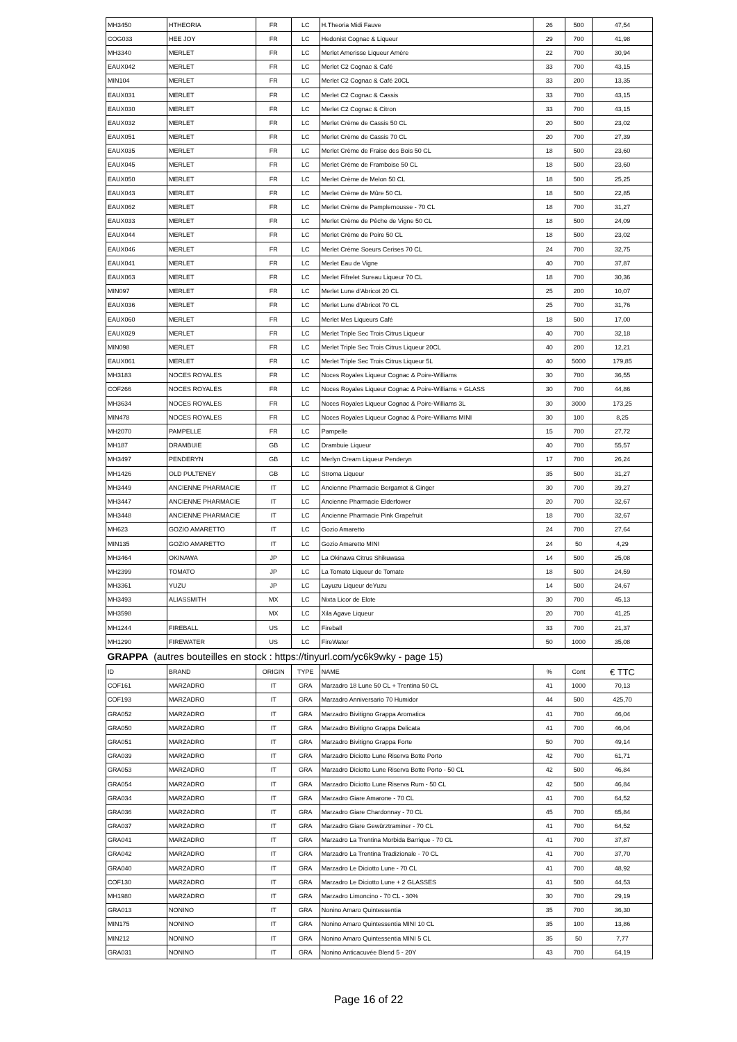| MH3450 | HTHEORIA | FR | LC | H.Theoria Midi Fauve | 26 | 500 | 47,54 |
| COG033 | HEE JOY | FR | LC | Hedonist Cognac & Liqueur | 29 | 700 | 41,98 |
| MH3340 | MERLET | FR | LC | Merlet Amerisse Liqueur Amère | 22 | 700 | 30,94 |
| EAUX042 | MERLET | FR | LC | Merlet C2 Cognac & Café | 33 | 700 | 43,15 |
| MIN104 | MERLET | FR | LC | Merlet C2 Cognac & Café 20CL | 33 | 200 | 13,35 |
| EAUX031 | MERLET | FR | LC | Merlet C2 Cognac & Cassis | 33 | 700 | 43,15 |
| EAUX030 | MERLET | FR | LC | Merlet C2 Cognac & Citron | 33 | 700 | 43,15 |
| EAUX032 | MERLET | FR | LC | Merlet Crème de Cassis 50 CL | 20 | 500 | 23,02 |
| EAUX051 | MERLET | FR | LC | Merlet Crème de Cassis 70 CL | 20 | 700 | 27,39 |
| EAUX035 | MERLET | FR | LC | Merlet Crème de Fraise des Bois 50 CL | 18 | 500 | 23,60 |
| EAUX045 | MERLET | FR | LC | Merlet Crème de Framboise 50 CL | 18 | 500 | 23,60 |
| EAUX050 | MERLET | FR | LC | Merlet Crème de Melon 50 CL | 18 | 500 | 25,25 |
| EAUX043 | MERLET | FR | LC | Merlet Crème de Mûre 50 CL | 18 | 500 | 22,85 |
| EAUX062 | MERLET | FR | LC | Merlet Crème de Pamplemousse - 70 CL | 18 | 700 | 31,27 |
| EAUX033 | MERLET | FR | LC | Merlet Crème de Pêche de Vigne 50 CL | 18 | 500 | 24,09 |
| EAUX044 | MERLET | FR | LC | Merlet Crème de Poire 50 CL | 18 | 500 | 23,02 |
| EAUX046 | MERLET | FR | LC | Merlet Crème Soeurs Cerises 70 CL | 24 | 700 | 32,75 |
| EAUX041 | MERLET | FR | LC | Merlet Eau de Vigne | 40 | 700 | 37,87 |
| EAUX063 | MERLET | FR | LC | Merlet Fifrelet Sureau Liqueur 70 CL | 18 | 700 | 30,36 |
| MIN097 | MERLET | FR | LC | Merlet Lune d'Abricot 20 CL | 25 | 200 | 10,07 |
| EAUX036 | MERLET | FR | LC | Merlet Lune d'Abricot 70 CL | 25 | 700 | 31,76 |
| EAUX060 | MERLET | FR | LC | Merlet Mes Liqueurs Café | 18 | 500 | 17,00 |
| EAUX029 | MERLET | FR | LC | Merlet Triple Sec Trois Citrus Liqueur | 40 | 700 | 32,18 |
| MIN098 | MERLET | FR | LC | Merlet Triple Sec Trois Citrus Liqueur 20CL | 40 | 200 | 12,21 |
| EAUX061 | MERLET | FR | LC | Merlet Triple Sec Trois Citrus Liqueur 5L | 40 | 5000 | 179,85 |
| MH3183 | NOCES ROYALES | FR | LC | Noces Royales Liqueur Cognac & Poire-Williams | 30 | 700 | 36,55 |
| COF266 | NOCES ROYALES | FR | LC | Noces Royales Liqueur Cognac & Poire-Williams + GLASS | 30 | 700 | 44,86 |
| MH3634 | NOCES ROYALES | FR | LC | Noces Royales Liqueur Cognac & Poire-Williams 3L | 30 | 3000 | 173,25 |
| MIN478 | NOCES ROYALES | FR | LC | Noces Royales Liqueur Cognac & Poire-Williams MINI | 30 | 100 | 8,25 |
| MH2070 | PAMPELLE | FR | LC | Pampelle | 15 | 700 | 27,72 |
| MH187 | DRAMBUIE | GB | LC | Drambuie Liqueur | 40 | 700 | 55,57 |
| MH3497 | PENDERYN | GB | LC | Merlyn Cream Liqueur Penderyn | 17 | 700 | 26,24 |
| MH1426 | OLD PULTENEY | GB | LC | Stroma Liqueur | 35 | 500 | 31,27 |
| MH3449 | ANCIENNE PHARMACIE | IT | LC | Ancienne Pharmacie Bergamot & Ginger | 30 | 700 | 39,27 |
| MH3447 | ANCIENNE PHARMACIE | IT | LC | Ancienne Pharmacie Elderfower | 20 | 700 | 32,67 |
| MH3448 | ANCIENNE PHARMACIE | IT | LC | Ancienne Pharmacie Pink Grapefruit | 18 | 700 | 32,67 |
| MH623 | GOZIO AMARETTO | IT | LC | Gozio Amaretto | 24 | 700 | 27,64 |
| MIN135 | GOZIO AMARETTO | IT | LC | Gozio Amaretto MINI | 24 | 50 | 4,29 |
| MH3464 | OKINAWA | JP | LC | La Okinawa Citrus Shikuwasa | 14 | 500 | 25,08 |
| MH2399 | TOMATO | JP | LC | La Tomato Liqueur de Tomate | 18 | 500 | 24,59 |
| MH3361 | YUZU | JP | LC | Layuzu Liqueur deYuzu | 14 | 500 | 24,67 |
| MH3493 | ALIASSMITH | MX | LC | Nixta Licor de Elote | 30 | 700 | 45,13 |
| MH3598 | | MX | LC | Xila Agave Liqueur | 20 | 700 | 41,25 |
| MH1244 | FIREBALL | US | LC | Fireball | 33 | 700 | 21,37 |
| MH1290 | FIREWATER | US | LC | FireWater | 50 | 1000 | 35,08 |
| GRAPPA (autres bouteilles en stock : https://tinyurl.com/yc6k9wky - page 15) | | | | | | | |
| ID | BRAND | ORIGIN | TYPE | NAME | % | Cont | € TTC |
| COF161 | MARZADRO | IT | GRA | Marzadro 18 Lune 50 CL + Trentina 50 CL | 41 | 1000 | 70,13 |
| COF193 | MARZADRO | IT | GRA | Marzadro Anniversario 70 Humidor | 44 | 500 | 425,70 |
| GRA052 | MARZADRO | IT | GRA | Marzadro Bivitigno Grappa Aromatica | 41 | 700 | 46,04 |
| GRA050 | MARZADRO | IT | GRA | Marzadro Bivitigno Grappa Delicata | 41 | 700 | 46,04 |
| GRA051 | MARZADRO | IT | GRA | Marzadro Bivitigno Grappa Forte | 50 | 700 | 49,14 |
| GRA039 | MARZADRO | IT | GRA | Marzadro Diciotto Lune Riserva Botte Porto | 42 | 700 | 61,71 |
| GRA053 | MARZADRO | IT | GRA | Marzadro Diciotto Lune Riserva Botte Porto - 50 CL | 42 | 500 | 46,84 |
| GRA054 | MARZADRO | IT | GRA | Marzadro Diciotto Lune Riserva Rum - 50 CL | 42 | 500 | 46,84 |
| GRA034 | MARZADRO | IT | GRA | Marzadro Giare Amarone - 70 CL | 41 | 700 | 64,52 |
| GRA036 | MARZADRO | IT | GRA | Marzadro Giare Chardonnay - 70 CL | 45 | 700 | 65,84 |
| GRA037 | MARZADRO | IT | GRA | Marzadro Giare Gewürztraminer - 70 CL | 41 | 700 | 64,52 |
| GRA041 | MARZADRO | IT | GRA | Marzadro La Trentina Morbida Barrique - 70 CL | 41 | 700 | 37,87 |
| GRA042 | MARZADRO | IT | GRA | Marzadro La Trentina Tradizionale - 70 CL | 41 | 700 | 37,70 |
| GRA040 | MARZADRO | IT | GRA | Marzadro Le Diciotto Lune - 70 CL | 41 | 700 | 48,92 |
| COF130 | MARZADRO | IT | GRA | Marzadro Le Diciotto Lune + 2 GLASSES | 41 | 500 | 44,53 |
| MH1980 | MARZADRO | IT | GRA | Marzadro Limoncino - 70 CL - 30% | 30 | 700 | 29,19 |
| GRA013 | NONINO | IT | GRA | Nonino Amaro Quintessentia | 35 | 700 | 36,30 |
| MIN175 | NONINO | IT | GRA | Nonino Amaro Quintessentia MINI 10 CL | 35 | 100 | 13,86 |
| MIN212 | NONINO | IT | GRA | Nonino Amaro Quintessentia MINI 5 CL | 35 | 50 | 7,77 |
| GRA031 | NONINO | IT | GRA | Nonino Anticacuvée Blend 5 - 20Y | 43 | 700 | 64,19 |
Page 16 of 22